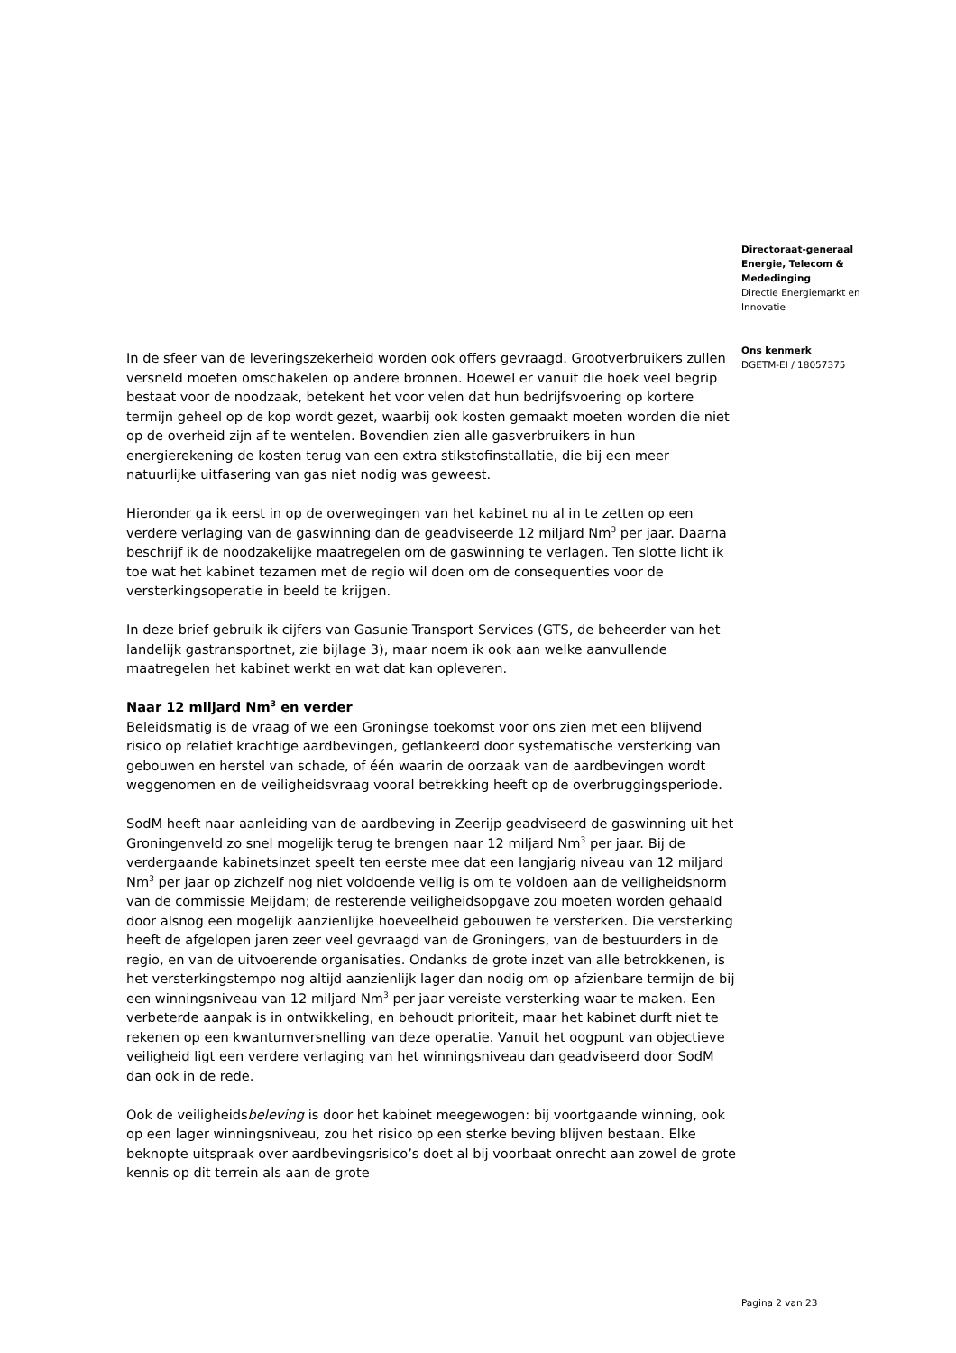Directoraat-generaal
Energie, Telecom &
Mededinging
Directie Energiemarkt en
Innovatie
Ons kenmerk
DGETM-EI / 18057375
In de sfeer van de leveringszekerheid worden ook offers gevraagd. Grootverbruikers zullen versneld moeten omschakelen op andere bronnen. Hoewel er vanuit die hoek veel begrip bestaat voor de noodzaak, betekent het voor velen dat hun bedrijfsvoering op kortere termijn geheel op de kop wordt gezet, waarbij ook kosten gemaakt moeten worden die niet op de overheid zijn af te wentelen. Bovendien zien alle gasverbruikers in hun energierekening de kosten terug van een extra stikstofinstallatie, die bij een meer natuurlijke uitfasering van gas niet nodig was geweest.
Hieronder ga ik eerst in op de overwegingen van het kabinet nu al in te zetten op een verdere verlaging van de gaswinning dan de geadviseerde 12 miljard Nm<sup>3</sup> per jaar. Daarna beschrijf ik de noodzakelijke maatregelen om de gaswinning te verlagen. Ten slotte licht ik toe wat het kabinet tezamen met de regio wil doen om de consequenties voor de versterkingsoperatie in beeld te krijgen.
In deze brief gebruik ik cijfers van Gasunie Transport Services (GTS, de beheerder van het landelijk gastransportnet, zie bijlage 3), maar noem ik ook aan welke aanvullende maatregelen het kabinet werkt en wat dat kan opleveren.
Naar 12 miljard Nm<sup>3</sup> en verder
Beleidsmatig is de vraag of we een Groningse toekomst voor ons zien met een blijvend risico op relatief krachtige aardbevingen, geflankeerd door systematische versterking van gebouwen en herstel van schade, of één waarin de oorzaak van de aardbevingen wordt weggenomen en de veiligheidsvraag vooral betrekking heeft op de overbruggingsperiode.
SodM heeft naar aanleiding van de aardbeving in Zeerijp geadviseerd de gaswinning uit het Groningenveld zo snel mogelijk terug te brengen naar 12 miljard Nm<sup>3</sup> per jaar. Bij de verdergaande kabinetsinzet speelt ten eerste mee dat een langjarig niveau van 12 miljard Nm<sup>3</sup> per jaar op zichzelf nog niet voldoende veilig is om te voldoen aan de veiligheidsnorm van de commissie Meijdam; de resterende veiligheidsopgave zou moeten worden gehaald door alsnog een mogelijk aanzienlijke hoeveelheid gebouwen te versterken. Die versterking heeft de afgelopen jaren zeer veel gevraagd van de Groningers, van de bestuurders in de regio, en van de uitvoerende organisaties. Ondanks de grote inzet van alle betrokkenen, is het versterkingstempo nog altijd aanzienlijk lager dan nodig om op afzienbare termijn de bij een winningsniveau van 12 miljard Nm<sup>3</sup> per jaar vereiste versterking waar te maken. Een verbeterde aanpak is in ontwikkeling, en behoudt prioriteit, maar het kabinet durft niet te rekenen op een kwantumversnelling van deze operatie. Vanuit het oogpunt van objectieve veiligheid ligt een verdere verlaging van het winningsniveau dan geadviseerd door SodM dan ook in de rede.
Ook de veiligheidsbeleving is door het kabinet meegewogen: bij voortgaande winning, ook op een lager winningsniveau, zou het risico op een sterke beving blijven bestaan. Elke beknopte uitspraak over aardbevingsrisico’s doet al bij voorbaat onrecht aan zowel de grote kennis op dit terrein als aan de grote
Pagina 2 van 23